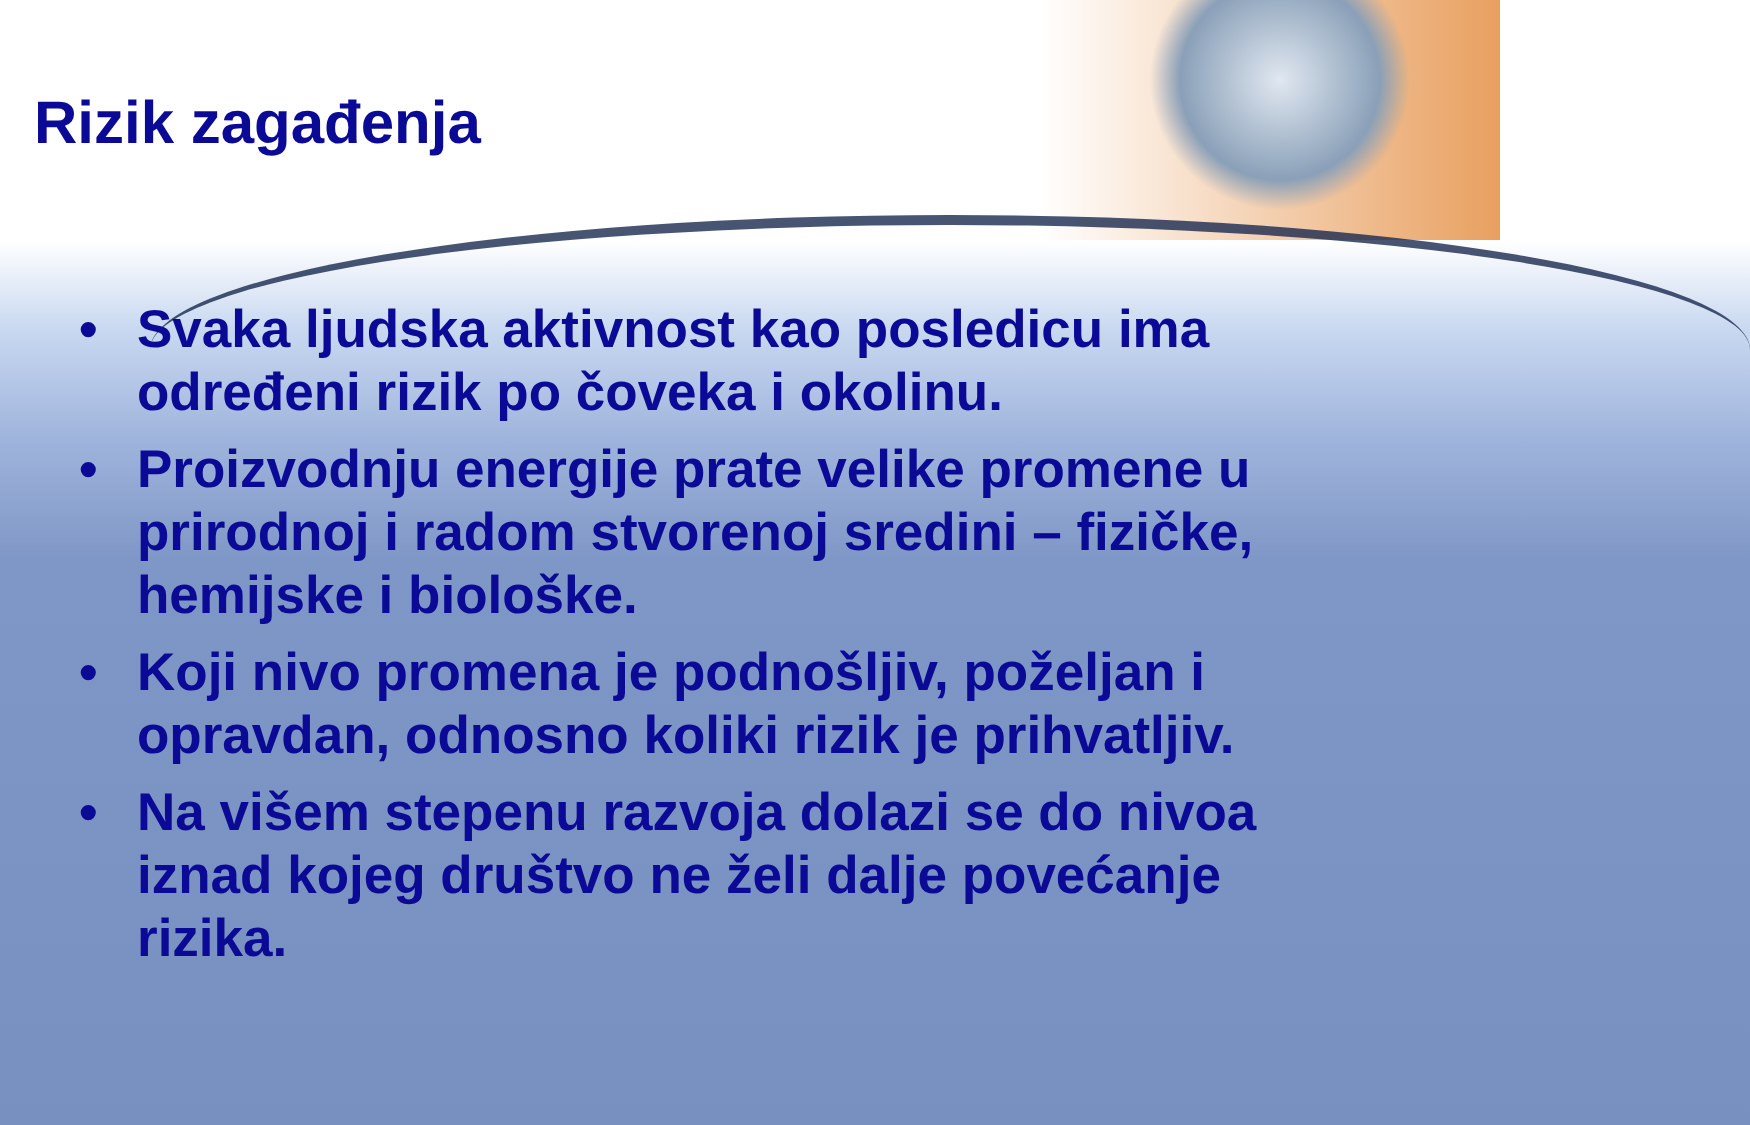Rizik zagađenja
• Svaka ljudska aktivnost kao posledicu ima određeni rizik po čoveka i okolinu.
• Proizvodnju energije prate velike promene u prirodnoj i radom stvorenoj sredini – fizičke, hemijske i biološke.
• Koji nivo promena je podnošljiv, poželjan i opravdan, odnosno koliki rizik je prihvatljiv.
• Na višem stepenu razvoja dolazi se do nivoa iznad kojeg društvo ne želi dalje povećanje rizika.